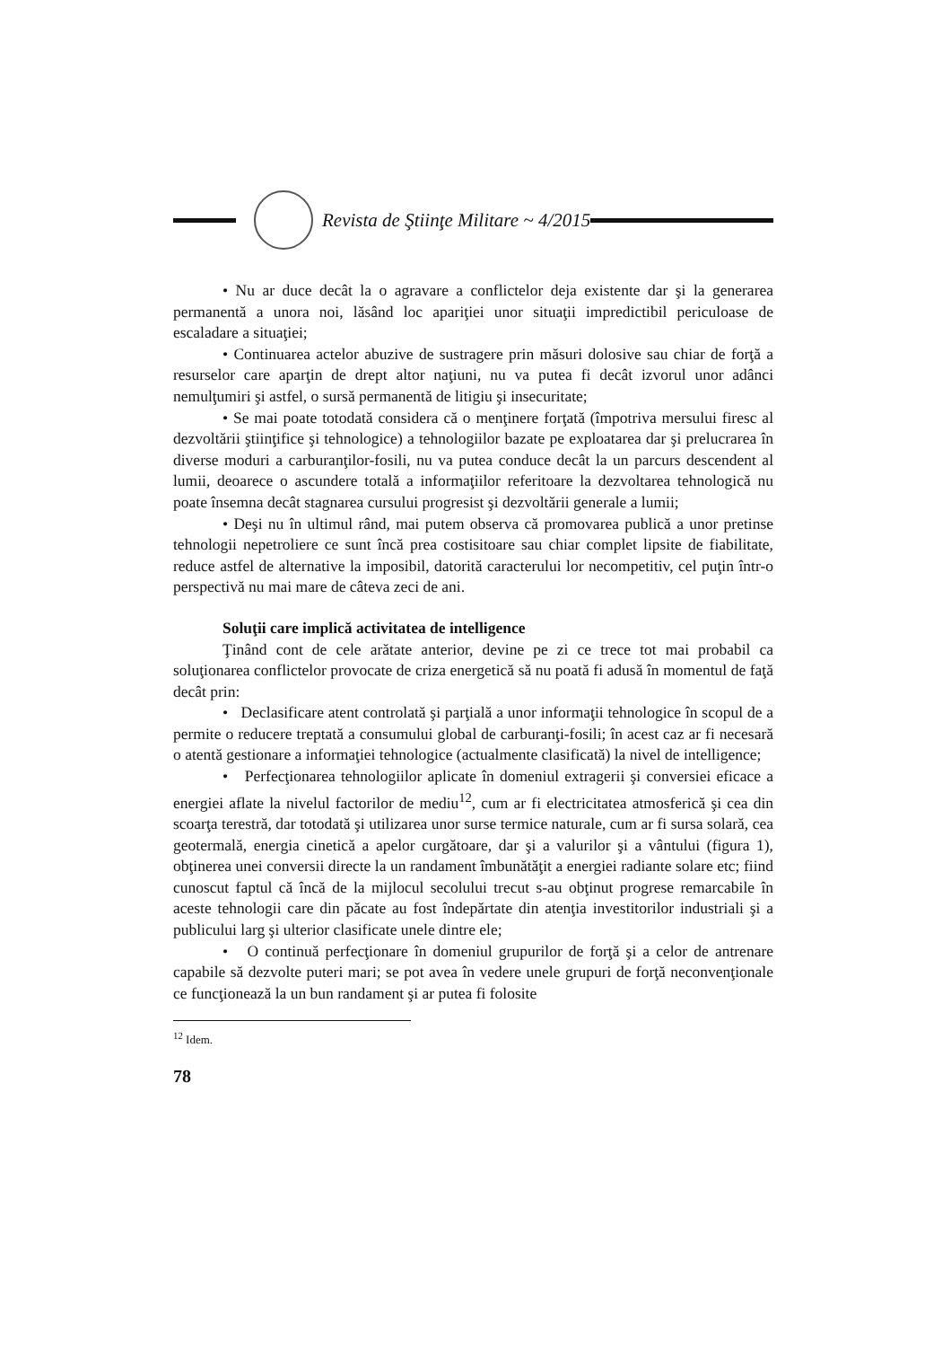Revista de Ştiinţe Militare ~ 4/2015
• Nu ar duce decât la o agravare a conflictelor deja existente dar şi la generarea permanentă a unora noi, lăsând loc apariţiei unor situaţii impredictibil periculoase de escaladare a situaţiei;
• Continuarea actelor abuzive de sustragere prin măsuri dolosive sau chiar de forţă a resurselor care aparţin de drept altor naţiuni, nu va putea fi decât izvorul unor adânci nemulţumiri şi astfel, o sursă permanentă de litigiu şi insecuritate;
• Se mai poate totodată considera că o menţinere forţată (împotriva mersului firesc al dezvoltării ştiinţifice şi tehnologice) a tehnologiilor bazate pe exploatarea dar şi prelucrarea în diverse moduri a carburanţilor-fosili, nu va putea conduce decât la un parcurs descendent al lumii, deoarece o ascundere totală a informaţiilor referitoare la dezvoltarea tehnologică nu poate însemna decât stagnarea cursului progresist şi dezvoltării generale a lumii;
• Deşi nu în ultimul rând, mai putem observa că promovarea publică a unor pretinse tehnologii nepetroliere ce sunt încă prea costisitoare sau chiar complet lipsite de fiabilitate, reduce astfel de alternative la imposibil, datorită caracterului lor necompetitiv, cel puţin într-o perspectivă nu mai mare de câteva zeci de ani.
Soluţii care implică activitatea de intelligence
Ţinând cont de cele arătate anterior, devine pe zi ce trece tot mai probabil ca soluţionarea conflictelor provocate de criza energetică să nu poată fi adusă în momentul de faţă decât prin:
• Declasificare atent controlată şi parţială a unor informaţii tehnologice în scopul de a permite o reducere treptată a consumului global de carburanţi-fosili; în acest caz ar fi necesară o atentă gestionare a informaţiei tehnologice (actualmente clasificată) la nivel de intelligence;
• Perfecţionarea tehnologiilor aplicate în domeniul extragerii şi conversiei eficace a energiei aflate la nivelul factorilor de mediu<sup>12</sup>, cum ar fi electricitatea atmosferică şi cea din scoarţa terestră, dar totodată şi utilizarea unor surse termice naturale, cum ar fi sursa solară, cea geotermală, energia cinetică a apelor curgătoare, dar şi a valurilor şi a vântului (figura 1), obţinerea unei conversii directe la un randament îmbunătăţit a energiei radiante solare etc; fiind cunoscut faptul că încă de la mijlocul secolului trecut s-au obţinut progrese remarcabile în aceste tehnologii care din păcate au fost îndepărtate din atenţia investitorilor industriali şi a publicului larg şi ulterior clasificate unele dintre ele;
• O continuă perfecţionare în domeniul grupurilor de forţă şi a celor de antrenare capabile să dezvolte puteri mari; se pot avea în vedere unele grupuri de forţă neconvenţionale ce funcţionează la un bun randament şi ar putea fi folosite
<sup>12</sup> Idem.
78